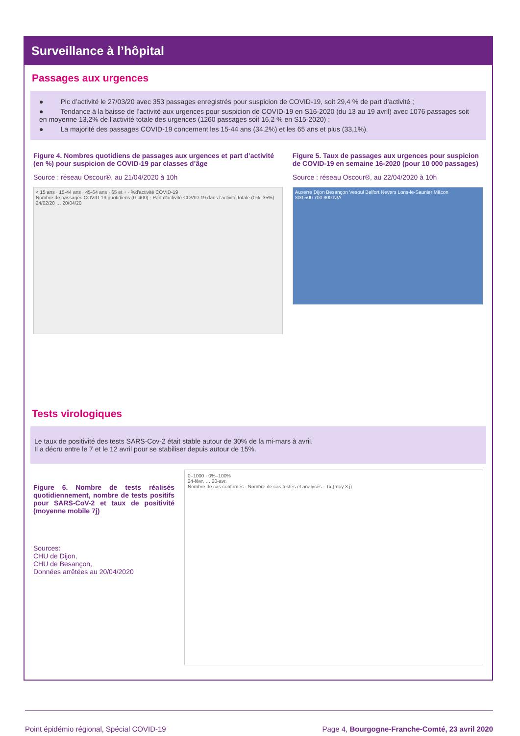Surveillance à l’hôpital
Passages aux urgences
● Pic d’activité le 27/03/20 avec 353 passages enregistrés pour suspicion de COVID-19, soit 29,4 % de part d’activité ;
● Tendance à la baisse de l’activité aux urgences pour suspicion de COVID-19 en S16-2020 (du 13 au 19 avril) avec 1076 passages soit en moyenne 13,2% de l’activité totale des urgences (1260 passages soit 16,2 % en S15-2020) ;
● La majorité des passages COVID-19 concernent les 15-44 ans (34,2%) et les 65 ans et plus (33,1%).
Figure 4. Nombres quotidiens de passages aux urgences et part d’activité (en %) pour suspicion de COVID-19 par classes d’âge
Source : réseau Oscour®, au 21/04/2020 à 10h
< 15 ans · 15-44 ans · 45-64 ans · 65 et + · %d'activité COVID-19
Nombre de passages COVID-19 quotidiens (0–400) · Part d'activité COVID-19 dans l'activité totale (0%–35%)
24/02/20 … 20/04/20
Figure 5. Taux de passages aux urgences pour suspicion de COVID-19 en semaine 16-2020 (pour 10 000 passages)
Source : réseau Oscour®, au 22/04/2020 à 10h
Auxerre Dijon Besançon Vesoul Belfort Nevers Lons-le-Saunier Mâcon
300 500 700 900 N/A
Tests virologiques
Le taux de positivité des tests SARS-Cov-2 était stable autour de 30% de la mi-mars à avril.
Il a décru entre le 7 et le 12 avril pour se stabiliser depuis autour de 15%.
Figure 6. Nombre de tests réalisés quotidiennement, nombre de tests positifs pour SARS-CoV-2 et taux de positivité (moyenne mobile 7j)
Sources:
CHU de Dijon,
CHU de Besançon,
Données arrêtées au 20/04/2020
0–1000 · 0%–100%
24-févr. … 20-avr.
Nombre de cas confirmés · Nombre de cas testés et analysés · Tx (moy 3 j)
Point épidémio régional, Spécial COVID-19 Page 4, Bourgogne-Franche-Comté, 23 avril 2020